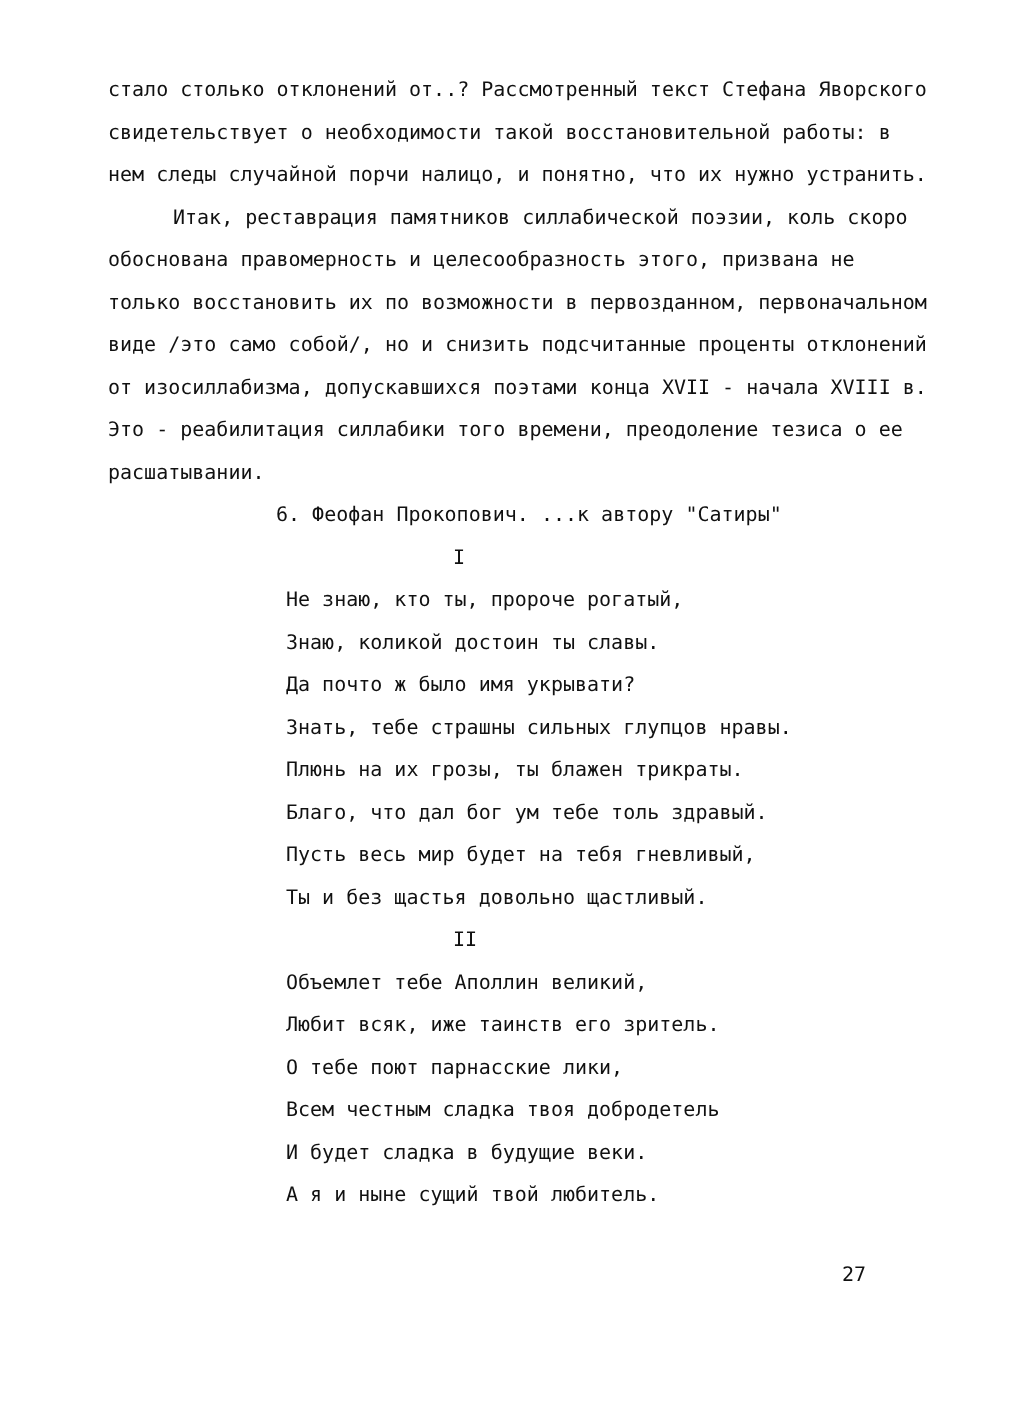стало столько отклонений от..? Рассмотренный текст Стефана Яворского свидетельствует о необходимости такой восстановительной работы: в нем следы случайной порчи налицо, и понятно, что их нужно устранить.
Итак, реставрация памятников силлабической поэзии, коль скоро обоснована правомерность и целесообразность этого, призвана не только восстановить их по возможности в первозданном, первоначальном виде /это само собой/, но и снизить подсчитанные проценты отклонений от изосиллабизма, допускавшихся поэтами конца XVII - начала XVIII в. Это - реабилитация силлабики того времени, преодоление тезиса о ее расшатывании.
6. Феофан Прокопович. ...к автору "Сатиры"
I
Не знаю, кто ты, пророче рогатый,
Знаю, коликой достоин ты славы.
Да почто ж было имя укрывати?
Знать, тебе страшны сильных глупцов нравы.
Плюнь на их грозы, ты блажен трикраты.
Благо, что дал бог ум тебе толь здравый.
Пусть весь мир будет на тебя гневливый,
Ты и без щастья довольно щастливый.
II
Объемлет тебе Аполлин великий,
Любит всяк, иже таинств его зритель.
О тебе поют парнасские лики,
Всем честным сладка твоя добродетель
И будет сладка в будущие веки.
А я и ныне сущий твой любитель.
27